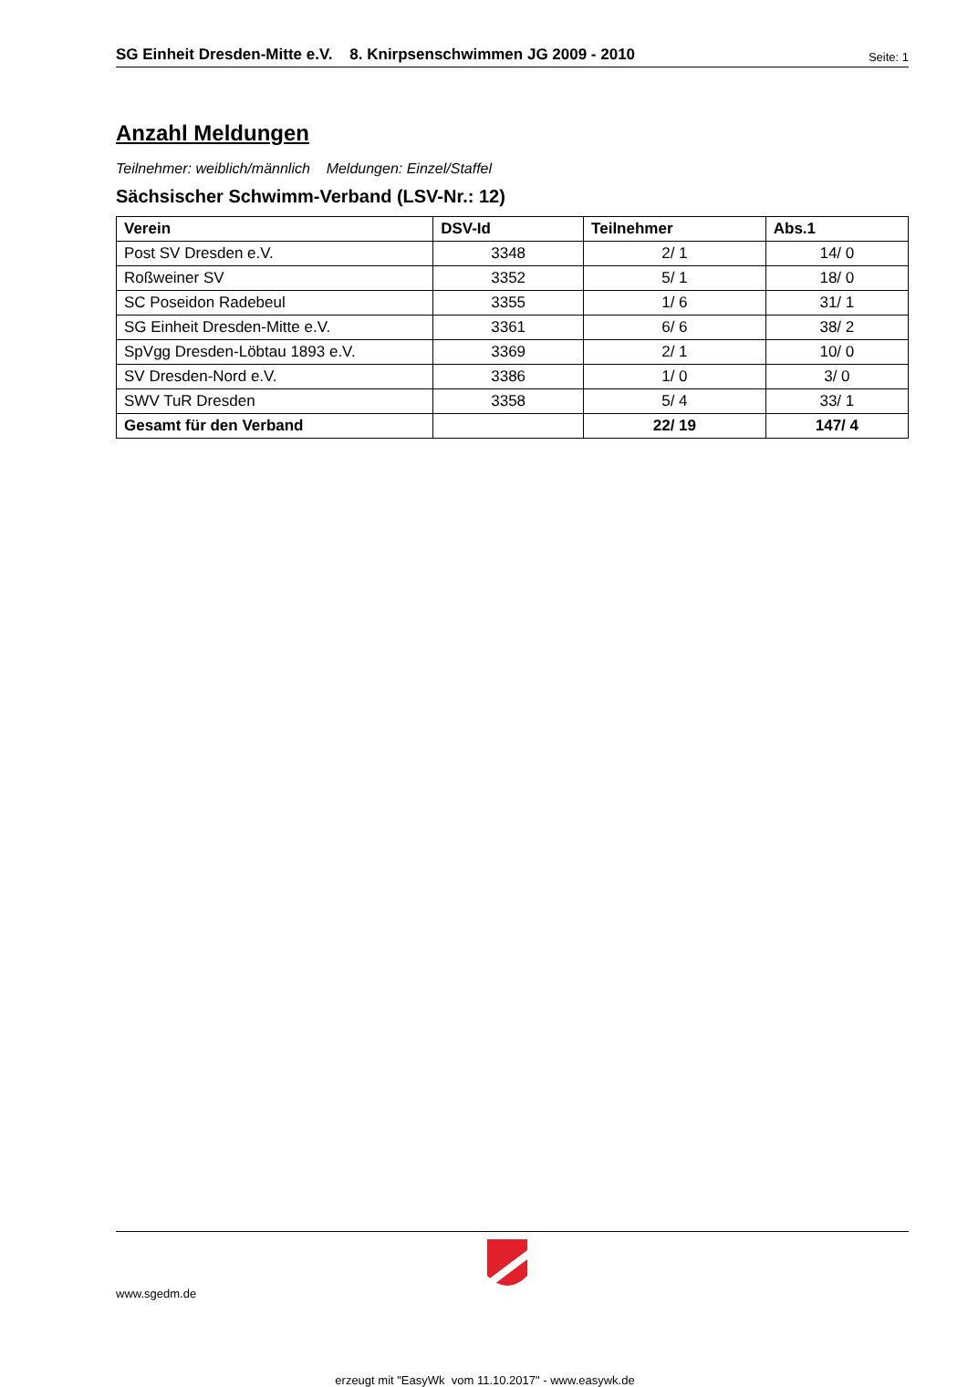SG Einheit Dresden-Mitte e.V. 8. Knirpsenschwimmen JG 2009 - 2010 Seite: 1
Anzahl Meldungen
Teilnehmer: weiblich/männlich Meldungen: Einzel/Staffel
Sächsischer Schwimm-Verband (LSV-Nr.: 12)
| Verein | DSV-Id | Teilnehmer | Abs.1 |
| --- | --- | --- | --- |
| Post SV Dresden e.V. | 3348 | 2/ 1 | 14/ 0 |
| Roßweiner SV | 3352 | 5/ 1 | 18/ 0 |
| SC Poseidon Radebeul | 3355 | 1/ 6 | 31/ 1 |
| SG Einheit Dresden-Mitte e.V. | 3361 | 6/ 6 | 38/ 2 |
| SpVgg Dresden-Löbtau 1893 e.V. | 3369 | 2/ 1 | 10/ 0 |
| SV Dresden-Nord e.V. | 3386 | 1/ 0 | 3/ 0 |
| SWV TuR Dresden | 3358 | 5/ 4 | 33/ 1 |
| Gesamt für den Verband | | 22/ 19 | 147/ 4 |
www.sgedm.de
erzeugt mit "EasyWk vom 11.10.2017" - www.easywk.de